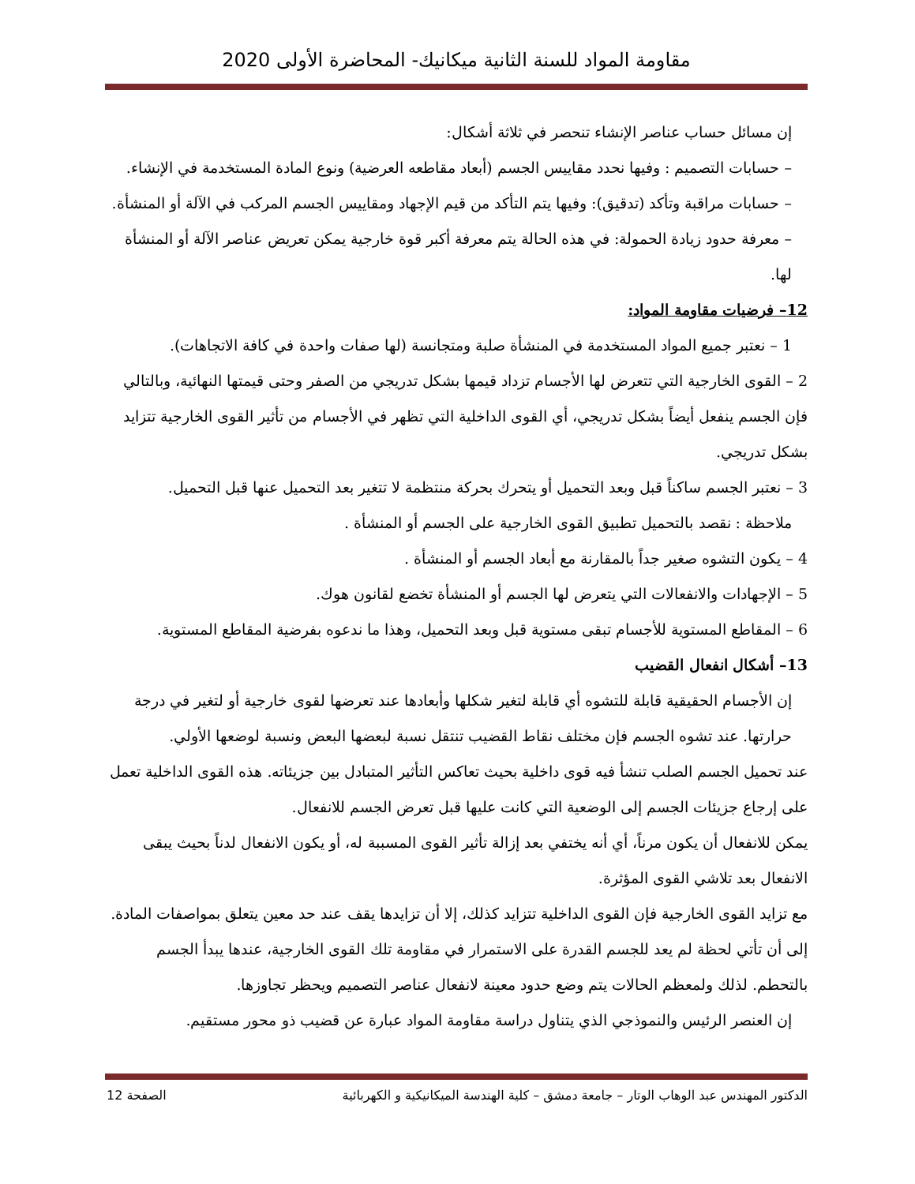مقاومة المواد للسنة الثانية ميكانيك- المحاضرة الأولى 2020
إن مسائل حساب عناصر الإنشاء تنحصر في ثلاثة أشكال:
– حسابات التصميم : وفيها نحدد مقاييس الجسم (أبعاد مقاطعه العرضية) ونوع المادة المستخدمة في الإنشاء.
– حسابات مراقبة وتأكد (تدقيق): وفيها يتم التأكد من قيم الإجهاد ومقاييس الجسم المركب في الآلة أو المنشأة.
– معرفة حدود زيادة الحمولة: في هذه الحالة يتم معرفة أكبر قوة خارجية يمكن تعريض عناصر الآلة أو المنشأة لها.
12– فرضيات مقاومة المواد:
1 – نعتبر جميع المواد المستخدمة في المنشأة صلبة ومتجانسة (لها صفات واحدة في كافة الاتجاهات).
2 – القوى الخارجية التي تتعرض لها الأجسام تزداد قيمها بشكل تدريجي من الصفر وحتى قيمتها النهائية، وبالتالي فإن الجسم ينفعل أيضاً بشكل تدريجي، أي القوى الداخلية التي تظهر في الأجسام من تأثير القوى الخارجية تتزايد بشكل تدريجي.
3 – نعتبر الجسم ساكناً قبل وبعد التحميل أو يتحرك بحركة منتظمة لا تتغير بعد التحميل عنها قبل التحميل.
ملاحظة : نقصد بالتحميل تطبيق القوى الخارجية على الجسم أو المنشأة .
4 – يكون التشوه صغير جداً بالمقارنة مع أبعاد الجسم أو المنشأة .
5 – الإجهادات والانفعالات التي يتعرض لها الجسم أو المنشأة تخضع لقانون هوك.
6 – المقاطع المستوية للأجسام تبقى مستوية قبل وبعد التحميل، وهذا ما ندعوه بفرضية المقاطع المستوية.
13– أشكال انفعال القضيب
إن الأجسام الحقيقية قابلة للتشوه أي قابلة لتغير شكلها وأبعادها عند تعرضها لقوى خارجية أو لتغير في درجة حرارتها. عند تشوه الجسم فإن مختلف نقاط القضيب تنتقل نسبة لبعضها البعض ونسبة لوضعها الأولي.
عند تحميل الجسم الصلب تنشأ فيه قوى داخلية بحيث تعاكس التأثير المتبادل بين جزيئاته. هذه القوى الداخلية تعمل على إرجاع جزيئات الجسم إلى الوضعية التي كانت عليها قبل تعرض الجسم للانفعال.
يمكن للانفعال أن يكون مرناً، أي أنه يختفي بعد إزالة تأثير القوى المسببة له، أو يكون الانفعال لدناً بحيث يبقى الانفعال بعد تلاشي القوى المؤثرة.
مع تزايد القوى الخارجية فإن القوى الداخلية تتزايد كذلك، إلا أن تزايدها يقف عند حد معين يتعلق بمواصفات المادة. إلى أن تأتي لحظة لم يعد للجسم القدرة على الاستمرار في مقاومة تلك القوى الخارجية، عندها يبدأ الجسم بالتحطم. لذلك ولمعظم الحالات يتم وضع حدود معينة لانفعال عناصر التصميم ويحظر تجاوزها.
إن العنصر الرئيس والنموذجي الذي يتناول دراسة مقاومة المواد عبارة عن قضيب ذو محور مستقيم.
الدكتور المهندس عبد الوهاب الوتار – جامعة دمشق – كلية الهندسة الميكانيكية و الكهربائية الصفحة 12